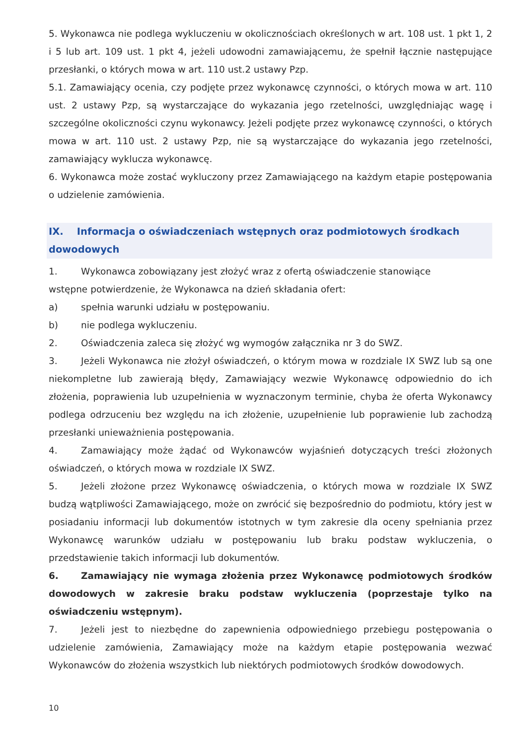5. Wykonawca nie podlega wykluczeniu w okolicznościach określonych w art. 108 ust. 1 pkt 1, 2 i 5 lub art. 109 ust. 1 pkt 4, jeżeli udowodni zamawiającemu, że spełnił łącznie następujące przesłanki, o których mowa w art. 110 ust.2 ustawy Pzp.
5.1. Zamawiający ocenia, czy podjęte przez wykonawcę czynności, o których mowa w art. 110 ust. 2 ustawy Pzp, są wystarczające do wykazania jego rzetelności, uwzględniając wagę i szczególne okoliczności czynu wykonawcy. Jeżeli podjęte przez wykonawcę czynności, o których mowa w art. 110 ust. 2 ustawy Pzp, nie są wystarczające do wykazania jego rzetelności, zamawiający wyklucza wykonawcę.
6. Wykonawca może zostać wykluczony przez Zamawiającego na każdym etapie postępowania o udzielenie zamówienia.
IX. Informacja o oświadczeniach wstępnych oraz podmiotowych środkach dowodowych
1. Wykonawca zobowiązany jest złożyć wraz z ofertą oświadczenie stanowiące
wstępne potwierdzenie, że Wykonawca na dzień składania ofert:
a) spełnia warunki udziału w postępowaniu.
b) nie podlega wykluczeniu.
2. Oświadczenia zaleca się złożyć wg wymogów załącznika nr 3 do SWZ.
3. Jeżeli Wykonawca nie złożył oświadczeń, o którym mowa w rozdziale IX SWZ lub są one niekompletne lub zawierają błędy, Zamawiający wezwie Wykonawcę odpowiednio do ich złożenia, poprawienia lub uzupełnienia w wyznaczonym terminie, chyba że oferta Wykonawcy podlega odrzuceniu bez względu na ich złożenie, uzupełnienie lub poprawienie lub zachodzą przesłanki unieważnienia postępowania.
4. Zamawiający może żądać od Wykonawców wyjaśnień dotyczących treści złożonych oświadczeń, o których mowa w rozdziale IX SWZ.
5. Jeżeli złożone przez Wykonawcę oświadczenia, o których mowa w rozdziale IX SWZ budzą wątpliwości Zamawiającego, może on zwrócić się bezpośrednio do podmiotu, który jest w posiadaniu informacji lub dokumentów istotnych w tym zakresie dla oceny spełniania przez Wykonawcę warunków udziału w postępowaniu lub braku podstaw wykluczenia, o przedstawienie takich informacji lub dokumentów.
6. Zamawiający nie wymaga złożenia przez Wykonawcę podmiotowych środków dowodowych w zakresie braku podstaw wykluczenia (poprzestaje tylko na oświadczeniu wstępnym).
7. Jeżeli jest to niezbędne do zapewnienia odpowiedniego przebiegu postępowania o udzielenie zamówienia, Zamawiający może na każdym etapie postępowania wezwać Wykonawców do złożenia wszystkich lub niektórych podmiotowych środków dowodowych.
10